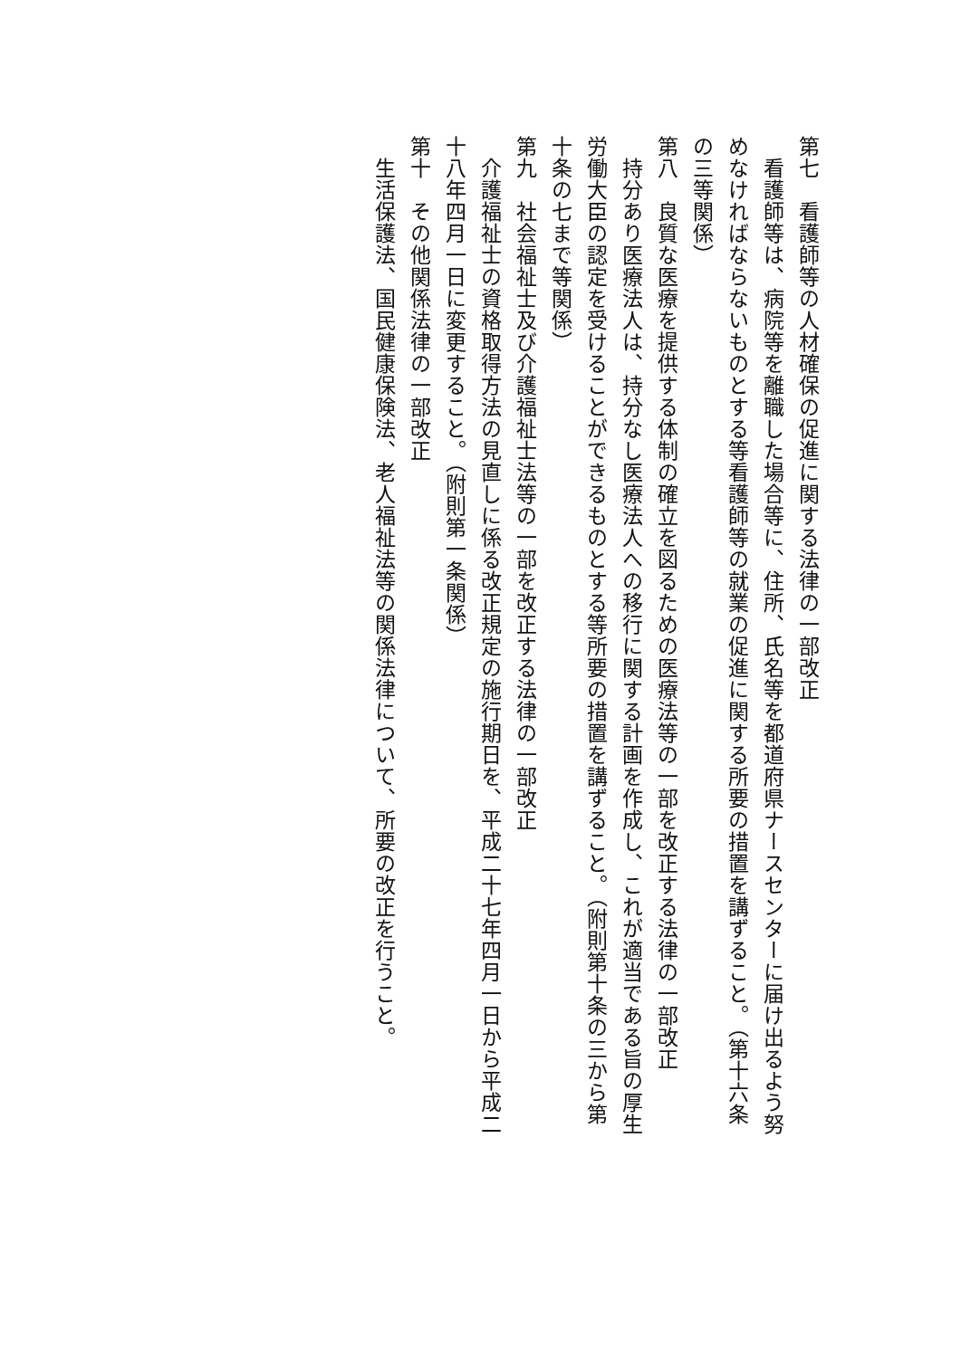第七　看護師等の人材確保の促進に関する法律の一部改正
　看護師等は、病院等を離職した場合等に、住所、氏名等を都道府県ナースセンターに届け出るよう努
めなければならないものとする等看護師等の就業の促進に関する所要の措置を講ずること。（第十六条
の三等関係）
第八　良質な医療を提供する体制の確立を図るための医療法等の一部を改正する法律の一部改正
　持分あり医療法人は、持分なし医療法人への移行に関する計画を作成し、これが適当である旨の厚生
労働大臣の認定を受けることができるものとする等所要の措置を講ずること。（附則第十条の三から第
十条の七まで等関係）
第九　社会福祉士及び介護福祉士法等の一部を改正する法律の一部改正
　介護福祉士の資格取得方法の見直しに係る改正規定の施行期日を、平成二十七年四月一日から平成二
十八年四月一日に変更すること。（附則第一条関係）
第十　その他関係法律の一部改正
　生活保護法、国民健康保険法、老人福祉法等の関係法律について、所要の改正を行うこと。